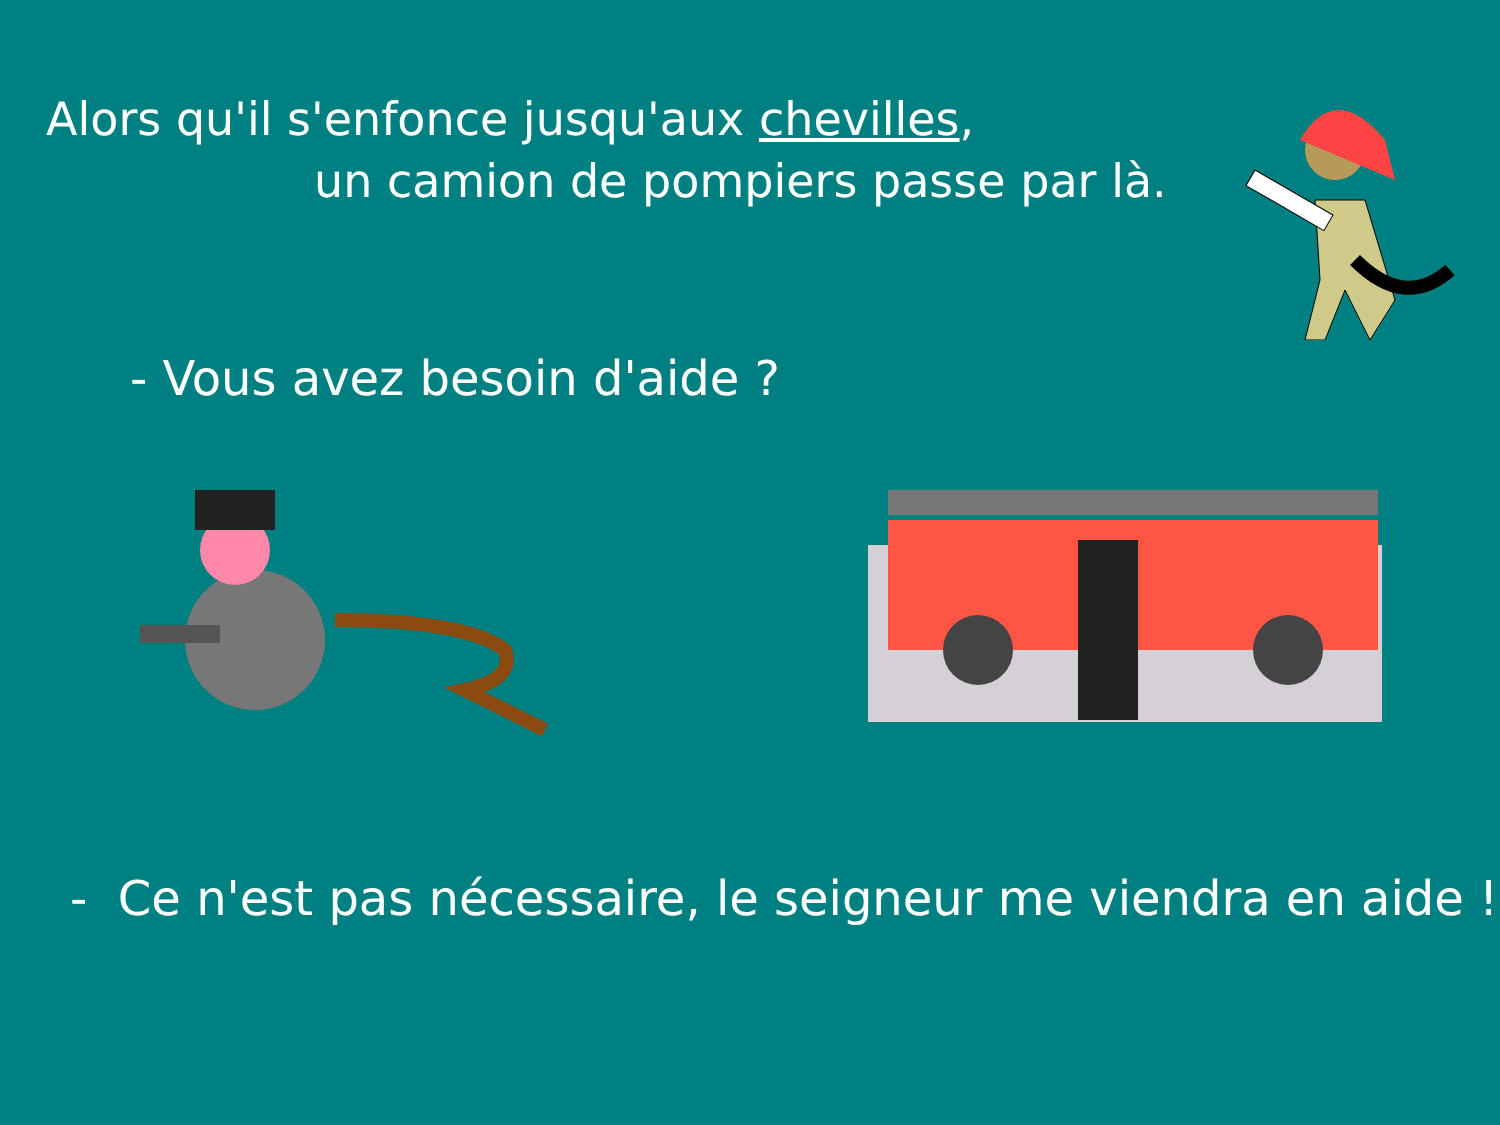Alors qu'il s'enfonce jusqu'aux chevilles,
un camion de pompiers passe par là.
- Vous avez besoin d'aide ?
- Ce n'est pas nécessaire, le seigneur me viendra en aide !